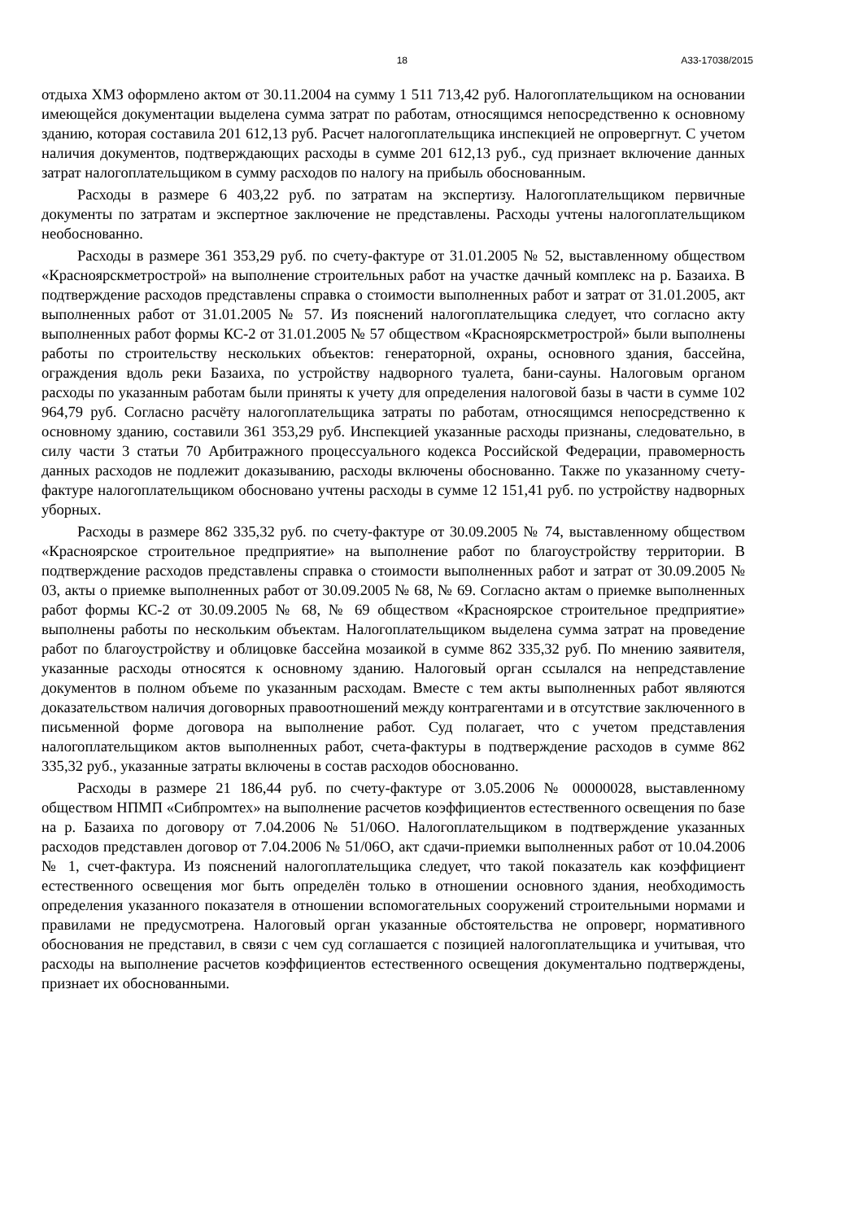18 А33-17038/2015
отдыха ХМЗ оформлено актом от 30.11.2004 на сумму 1 511 713,42 руб. Налогоплательщиком на основании имеющейся документации выделена сумма затрат по работам, относящимся непосредственно к основному зданию, которая составила 201 612,13 руб. Расчет налогоплательщика инспекцией не опровергнут. С учетом наличия документов, подтверждающих расходы в сумме 201 612,13 руб., суд признает включение данных затрат налогоплательщиком в сумму расходов по налогу на прибыль обоснованным.
Расходы в размере 6 403,22 руб. по затратам на экспертизу. Налогоплательщиком первичные документы по затратам и экспертное заключение не представлены. Расходы учтены налогоплательщиком необоснованно.
Расходы в размере 361 353,29 руб. по счету-фактуре от 31.01.2005 № 52, выставленному обществом «Красноярскметрострой» на выполнение строительных работ на участке дачный комплекс на р. Базаиха. В подтверждение расходов представлены справка о стоимости выполненных работ и затрат от 31.01.2005, акт выполненных работ от 31.01.2005 № 57. Из пояснений налогоплательщика следует, что согласно акту выполненных работ формы КС-2 от 31.01.2005 № 57 обществом «Красноярскметрострой» были выполнены работы по строительству нескольких объектов: генераторной, охраны, основного здания, бассейна, ограждения вдоль реки Базаиха, по устройству надворного туалета, бани-сауны. Налоговым органом расходы по указанным работам были приняты к учету для определения налоговой базы в части в сумме 102 964,79 руб. Согласно расчёту налогоплательщика затраты по работам, относящимся непосредственно к основному зданию, составили 361 353,29 руб. Инспекцией указанные расходы признаны, следовательно, в силу части 3 статьи 70 Арбитражного процессуального кодекса Российской Федерации, правомерность данных расходов не подлежит доказыванию, расходы включены обоснованно. Также по указанному счету-фактуре налогоплательщиком обосновано учтены расходы в сумме 12 151,41 руб. по устройству надворных уборных.
Расходы в размере 862 335,32 руб. по счету-фактуре от 30.09.2005 № 74, выставленному обществом «Красноярское строительное предприятие» на выполнение работ по благоустройству территории. В подтверждение расходов представлены справка о стоимости выполненных работ и затрат от 30.09.2005 № 03, акты о приемке выполненных работ от 30.09.2005 № 68, № 69. Согласно актам о приемке выполненных работ формы КС-2 от 30.09.2005 № 68, № 69 обществом «Красноярское строительное предприятие» выполнены работы по нескольким объектам. Налогоплательщиком выделена сумма затрат на проведение работ по благоустройству и облицовке бассейна мозаикой в сумме 862 335,32 руб. По мнению заявителя, указанные расходы относятся к основному зданию. Налоговый орган ссылался на непредставление документов в полном объеме по указанным расходам. Вместе с тем акты выполненных работ являются доказательством наличия договорных правоотношений между контрагентами и в отсутствие заключенного в письменной форме договора на выполнение работ. Суд полагает, что с учетом представления налогоплательщиком актов выполненных работ, счета-фактуры в подтверждение расходов в сумме 862 335,32 руб., указанные затраты включены в состав расходов обоснованно.
Расходы в размере 21 186,44 руб. по счету-фактуре от 3.05.2006 № 00000028, выставленному обществом НПМП «Сибпромтех» на выполнение расчетов коэффициентов естественного освещения по базе на р. Базаиха по договору от 7.04.2006 № 51/06О. Налогоплательщиком в подтверждение указанных расходов представлен договор от 7.04.2006 № 51/06О, акт сдачи-приемки выполненных работ от 10.04.2006 № 1, счет-фактура. Из пояснений налогоплательщика следует, что такой показатель как коэффициент естественного освещения мог быть определён только в отношении основного здания, необходимость определения указанного показателя в отношении вспомогательных сооружений строительными нормами и правилами не предусмотрена. Налоговый орган указанные обстоятельства не опроверг, нормативного обоснования не представил, в связи с чем суд соглашается с позицией налогоплательщика и учитывая, что расходы на выполнение расчетов коэффициентов естественного освещения документально подтверждены, признает их обоснованными.